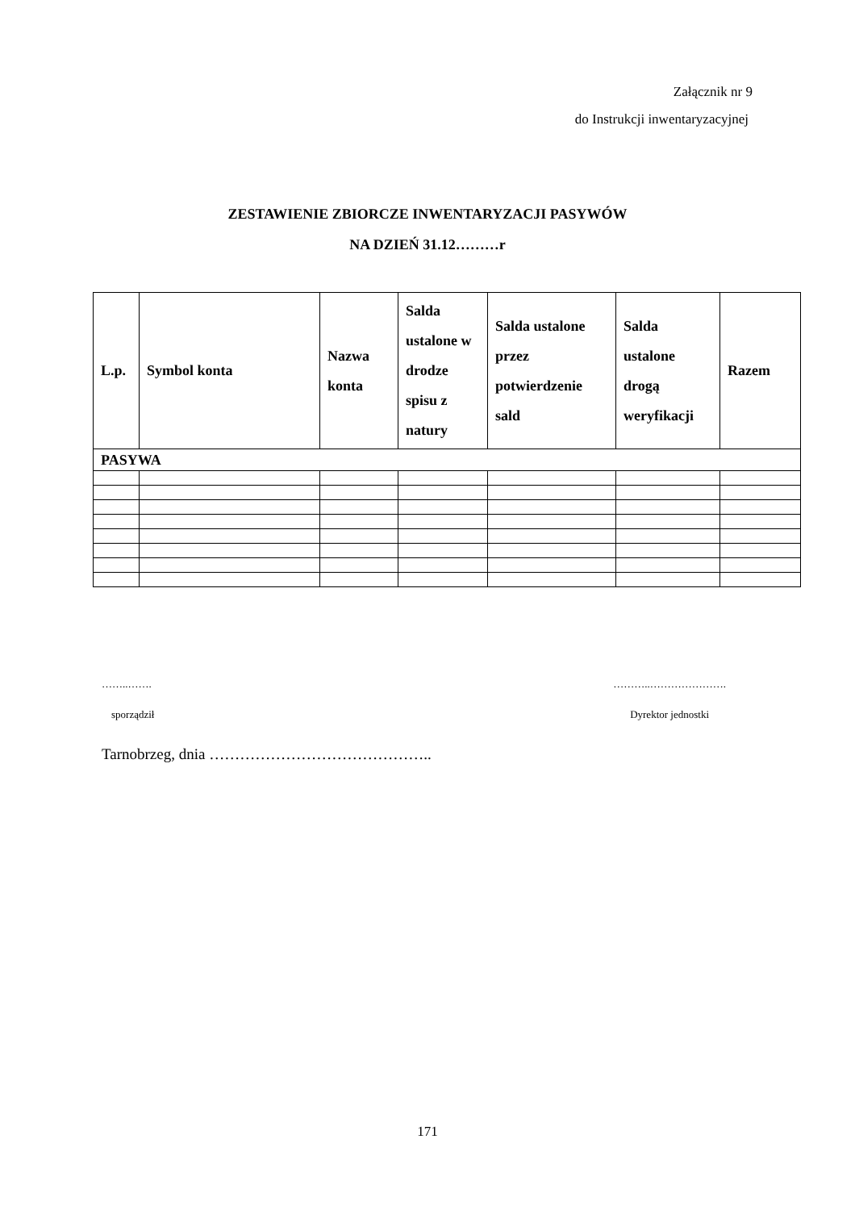Załącznik nr 9
do Instrukcji inwentaryzacyjnej
ZESTAWIENIE ZBIORCZE INWENTARYZACJI PASYWÓW
NA DZIEŃ 31.12………r
| L.p. | Symbol konta | Nazwa konta | Salda ustalone w drodze spisu z natury | Salda ustalone przez potwierdzenie sald | Salda ustalone drogą weryfikacji | Razem |
| --- | --- | --- | --- | --- | --- | --- |
| PASYWA | | | | | | |
……..……. ………..………………….
sporządził Dyrektor jednostki
Tarnobrzeg, dnia ……………………………………..
171